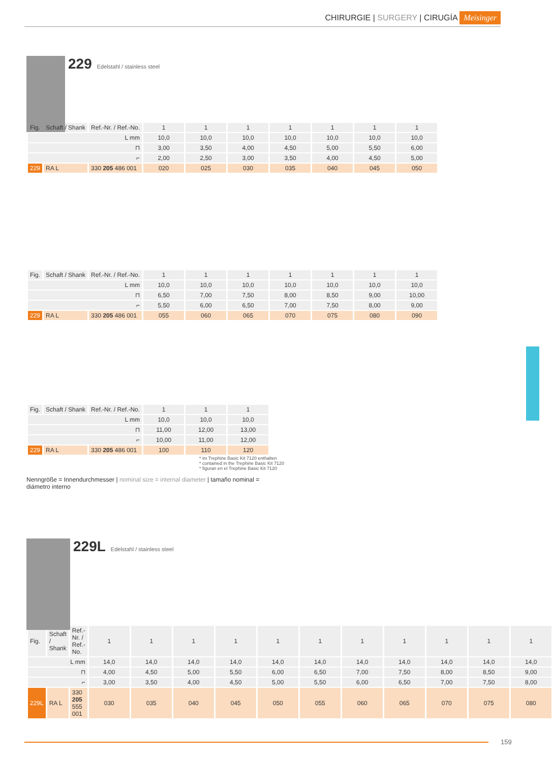CHIRURGIE | SURGERY | CIRUGÍA Meisinger
229 Edelstahl / stainless steel
| Fig. | Schaft / Shank | Ref.-Nr. / Ref.-No. | 1 | 1 | 1 | 1 | 1 | 1 | 1 |
| L mm | | | 10,0 | 10,0 | 10,0 | 10,0 | 10,0 | 10,0 | 10,0 |
| ⊓ | | | 3,00 | 3,50 | 4,00 | 4,50 | 5,00 | 5,50 | 6,00 |
| ⌐ | | | 2,00 | 2,50 | 3,00 | 3,50 | 4,00 | 4,50 | 5,00 |
| 229 | RA L | 330 205 486 001 | 020 | 025 | 030 | 035 | 040 | 045 | 050 |
| Fig. | Schaft / Shank | Ref.-Nr. / Ref.-No. | 1 | 1 | 1 | 1 | 1 | 1 | 1 |
| L mm | | | 10,0 | 10,0 | 10,0 | 10,0 | 10,0 | 10,0 | 10,0 |
| ⊓ | | | 6,50 | 7,00 | 7,50 | 8,00 | 8,50 | 9,00 | 10,00 |
| ⌐ | | | 5,50 | 6,00 | 6,50 | 7,00 | 7,50 | 8,00 | 9,00 |
| 229 | RA L | 330 205 486 001 | 055 | 060 | 065 | 070 | 075 | 080 | 090 |
| Fig. | Schaft / Shank | Ref.-Nr. / Ref.-No. | 1 | 1 | 1 |
| L mm | | | 10,0 | 10,0 | 10,0 |
| ⊓ | | | 11,00 | 12,00 | 13,00 |
| ⌐ | | | 10,00 | 11,00 | 12,00 |
| 229 | RA L | 330 205 486 001 | 100 | 110 | 120 |
* im Trephine Basic Kit 7120 enthalten
* contained in the Trephine Basic Kit 7120
* figuran en el Trephine Basic Kit 7120
Nenngröße = Innendurchmesser | nominal size = internal diameter | tamaño nominal = diámetro interno
229L Edelstahl / stainless steel
| Fig. | Schaft / Shank | Ref.-Nr. / Ref.-No. | 1 | 1 | 1 | 1 | 1 | 1 | 1 | 1 | 1 | 1 | 1 |
| L mm | | | 14,0 | 14,0 | 14,0 | 14,0 | 14,0 | 14,0 | 14,0 | 14,0 | 14,0 | 14,0 | 14,0 |
| ⊓ | | | 4,00 | 4,50 | 5,00 | 5,50 | 6,00 | 6,50 | 7,00 | 7,50 | 8,00 | 8,50 | 9,00 |
| ⌐ | | | 3,00 | 3,50 | 4,00 | 4,50 | 5,00 | 5,50 | 6,00 | 6,50 | 7,00 | 7,50 | 8,00 |
| 229L | RA L | 330 205 555 001 | 030 | 035 | 040 | 045 | 050 | 055 | 060 | 065 | 070 | 075 | 080 |
159